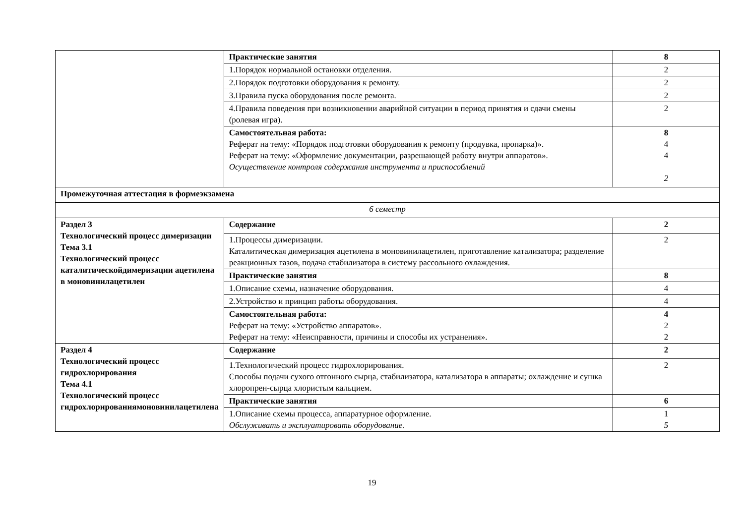| | Практические занятия | 8 |
| | 1.Порядок нормальной остановки отделения. | 2 |
| | 2.Порядок подготовки оборудования к ремонту. | 2 |
| | 3.Правила пуска оборудования после ремонта. | 2 |
| | 4.Правила поведения при возникновении аварийной ситуации в период принятия и сдачи смены (ролевая игра). | 2 |
| | Самостоятельная работа: Реферат на тему: «Порядок подготовки оборудования к ремонту (продувка, пропарка)». Реферат на тему: «Оформление документации, разрешающей работу внутри аппаратов». Осуществление контроля содержания инструмента и приспособлений | 8 4 4 2 |
| Промежуточная аттестация в формеэкзамена | | |
| 6 семестр | | |
| Раздел 3 Технологический процесс димеризации Тема 3.1 Технологический процесс каталитическойдимеризации ацетилена в моновинилацетилен | Содержание | 2 |
| | 1.Процессы димеризации. Каталитическая димеризация ацетилена в моновинилацетилен, приготавление катализатора; разделение реакционных газов, подача стабилизатора в систему рассольного охлаждения. | 2 |
| | Практические занятия | 8 |
| | 1.Описание схемы, назначение оборудования. | 4 |
| | 2.Устройство и принцип работы оборудования. | 4 |
| | Самостоятельная работа: Реферат на тему: «Устройство аппаратов». Реферат на тему: «Неисправности, причины и способы их устранения». | 4 2 2 |
| Раздел 4 Технологический процесс гидрохлорирования Тема 4.1 Технологический процесс гидрохлорированиямоновинилацетилена | Содержание | 2 |
| | 1.Технологический процесс гидрохлорирования. Способы подачи сухого отгонного сырца, стабилизатора, катализатора в аппараты; охлаждение и сушка хлоропрен-сырца хлористым кальцием. | 2 |
| | Практические занятия | 6 |
| | 1.Описание схемы процесса, аппаратурное оформление. Обслуживать и эксплуатировать оборудование. | 1 5 |
19